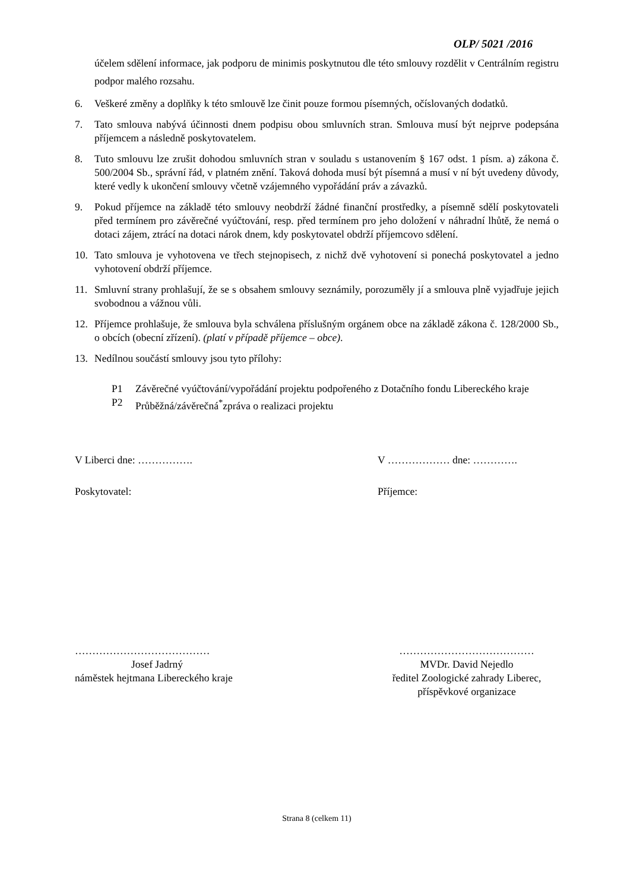OLP/ 5021 /2016
účelem sdělení informace, jak podporu de minimis poskytnutou dle této smlouvy rozdělit v Centrálním registru podpor malého rozsahu.
6. Veškeré změny a doplňky k této smlouvě lze činit pouze formou písemných, očíslovaných dodatků.
7. Tato smlouva nabývá účinnosti dnem podpisu obou smluvních stran. Smlouva musí být nejprve podepsána příjemcem a následně poskytovatelem.
8. Tuto smlouvu lze zrušit dohodou smluvních stran v souladu s ustanovením § 167 odst. 1 písm. a) zákona č. 500/2004 Sb., správní řád, v platném znění. Taková dohoda musí být písemná a musí v ní být uvedeny důvody, které vedly k ukončení smlouvy včetně vzájemného vypořádání práv a závazků.
9. Pokud příjemce na základě této smlouvy neobdrží žádné finanční prostředky, a písemně sdělí poskytovateli před termínem pro závěrečné vyúčtování, resp. před termínem pro jeho doložení v náhradní lhůtě, že nemá o dotaci zájem, ztrácí na dotaci nárok dnem, kdy poskytovatel obdrží příjemcovo sdělení.
10. Tato smlouva je vyhotovena ve třech stejnopisech, z nichž dvě vyhotovení si ponechá poskytovatel a jedno vyhotovení obdrží příjemce.
11. Smluvní strany prohlašují, že se s obsahem smlouvy seznámily, porozuměly jí a smlouva plně vyjadřuje jejich svobodnou a vážnou vůli.
12. Příjemce prohlašuje, že smlouva byla schválena příslušným orgánem obce na základě zákona č. 128/2000 Sb., o obcích (obecní zřízení). (platí v případě příjemce – obce).
13. Nedílnou součástí smlouvy jsou tyto přílohy:
P1 Závěrečné vyúčtování/vypořádání projektu podpořeného z Dotačního fondu Libereckého kraje
P2 Průběžná/závěrečná<sup>*</sup>zpráva o realizaci projektu
V Liberci dne: ……………. V ……………… dne: ………….
Poskytovatel: Příjemce:
…………………………………
Josef Jadrný
náměstek hejtmana Libereckého kraje
…………………………………
MVDr. David Nejedlo
ředitel Zoologické zahrady Liberec, příspěvkové organizace
Strana 8 (celkem 11)